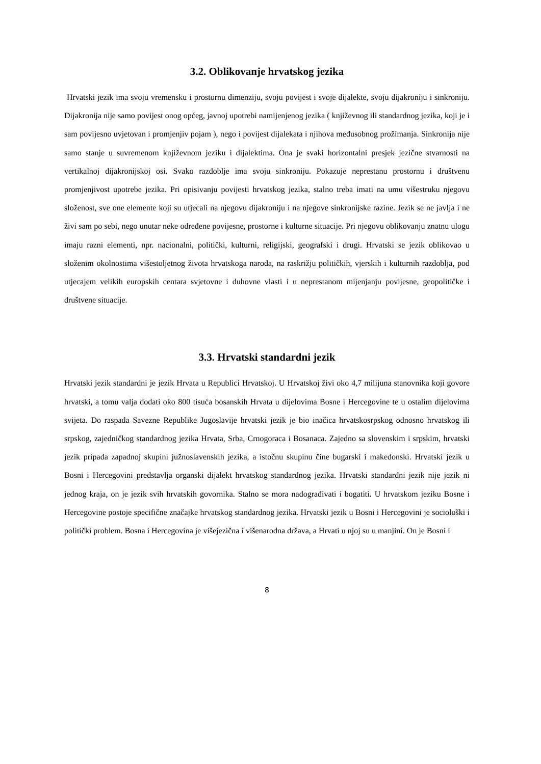3.2. Oblikovanje hrvatskog jezika
Hrvatski jezik ima svoju vremensku i prostornu dimenziju, svoju povijest i svoje dijalekte, svoju dijakroniju i sinkroniju. Dijakronija nije samo povijest onog općeg, javnoj upotrebi namijenjenog jezika ( književnog ili standardnog jezika, koji je i sam povijesno uvjetovan i promjenjiv pojam ), nego i povijest dijalekata i njihova međusobnog prožimanja. Sinkronija nije samo stanje u suvremenom književnom jeziku i dijalektima. Ona je svaki horizontalni presjek jezične stvarnosti na vertikalnoj dijakronijskoj osi. Svako razdoblje ima svoju sinkroniju. Pokazuje neprestanu prostornu i društvenu promjenjivost upotrebe jezika. Pri opisivanju povijesti hrvatskog jezika, stalno treba imati na umu višestruku njegovu složenost, sve one elemente koji su utjecali na njegovu dijakroniju i na njegove sinkronijske razine. Jezik se ne javlja i ne živi sam po sebi, nego unutar neke određene povijesne, prostorne i kulturne situacije. Pri njegovu oblikovanju znatnu ulogu imaju razni elementi, npr. nacionalni, politički, kulturni, religijski, geografski i drugi. Hrvatski se jezik oblikovao u složenim okolnostima višestoljetnog života hrvatskoga naroda, na raskrižju političkih, vjerskih i kulturnih razdoblja, pod utjecajem velikih europskih centara svjetovne i duhovne vlasti i u neprestanom mijenjanju povijesne, geopolitičke i društvene situacije.
3.3. Hrvatski standardni jezik
Hrvatski jezik standardni je jezik Hrvata u Republici Hrvatskoj. U Hrvatskoj živi oko 4,7 milijuna stanovnika koji govore hrvatski, a tomu valja dodati oko 800 tisuća bosanskih Hrvata u dijelovima Bosne i Hercegovine te u ostalim dijelovima svijeta. Do raspada Savezne Republike Jugoslavije hrvatski jezik je bio inačica hrvatskosrpskog odnosno hrvatskog ili srpskog, zajedničkog standardnog jezika Hrvata, Srba, Crnogoraca i Bosanaca. Zajedno sa slovenskim i srpskim, hrvatski jezik pripada zapadnoj skupini južnoslavenskih jezika, a istočnu skupinu čine bugarski i makedonski. Hrvatski jezik u Bosni i Hercegovini predstavlja organski dijalekt hrvatskog standardnog jezika. Hrvatski standardni jezik nije jezik ni jednog kraja, on je jezik svih hrvatskih govornika. Stalno se mora nadograđivati i bogatiti. U hrvatskom jeziku Bosne i Hercegovine postoje specifične značajke hrvatskog standardnog jezika. Hrvatski jezik u Bosni i Hercegovini je sociološki i politički problem. Bosna i Hercegovina je višejezična i višenarodna država, a Hrvati u njoj su u manjini. On je Bosni i
8